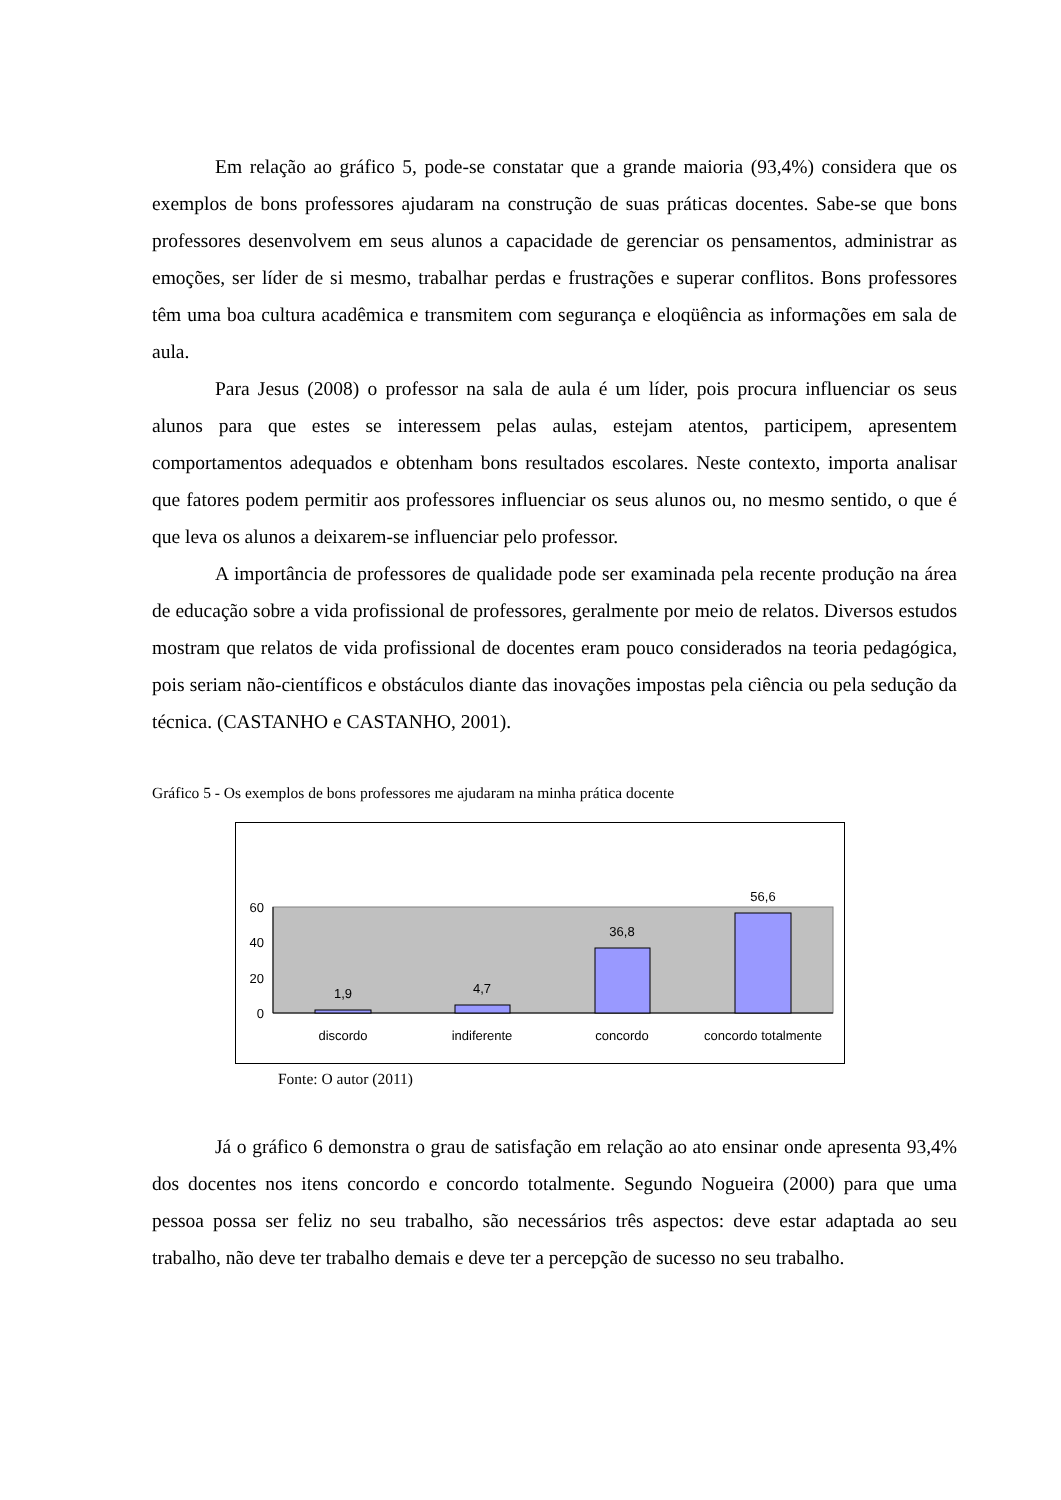Em relação ao gráfico 5, pode-se constatar que a grande maioria (93,4%) considera que os exemplos de bons professores ajudaram na construção de suas práticas docentes. Sabe-se que bons professores desenvolvem em seus alunos a capacidade de gerenciar os pensamentos, administrar as emoções, ser líder de si mesmo, trabalhar perdas e frustrações e superar conflitos. Bons professores têm uma boa cultura acadêmica e transmitem com segurança e eloqüência as informações em sala de aula.
Para Jesus (2008) o professor na sala de aula é um líder, pois procura influenciar os seus alunos para que estes se interessem pelas aulas, estejam atentos, participem, apresentem comportamentos adequados e obtenham bons resultados escolares. Neste contexto, importa analisar que fatores podem permitir aos professores influenciar os seus alunos ou, no mesmo sentido, o que é que leva os alunos a deixarem-se influenciar pelo professor.
A importância de professores de qualidade pode ser examinada pela recente produção na área de educação sobre a vida profissional de professores, geralmente por meio de relatos. Diversos estudos mostram que relatos de vida profissional de docentes eram pouco considerados na teoria pedagógica, pois seriam não-científicos e obstáculos diante das inovações impostas pela ciência ou pela sedução da técnica. (CASTANHO e CASTANHO, 2001).
Gráfico 5 - Os exemplos de bons professores me ajudaram na minha prática docente
60
40
20
0
1,9
4,7
36,8
56,6
discordo
indiferente
concordo
concordo totalmente
Fonte: O autor (2011)
Já o gráfico 6 demonstra o grau de satisfação em relação ao ato ensinar onde apresenta 93,4% dos docentes nos itens concordo e concordo totalmente. Segundo Nogueira (2000) para que uma pessoa possa ser feliz no seu trabalho, são necessários três aspectos: deve estar adaptada ao seu trabalho, não deve ter trabalho demais e deve ter a percepção de sucesso no seu trabalho.